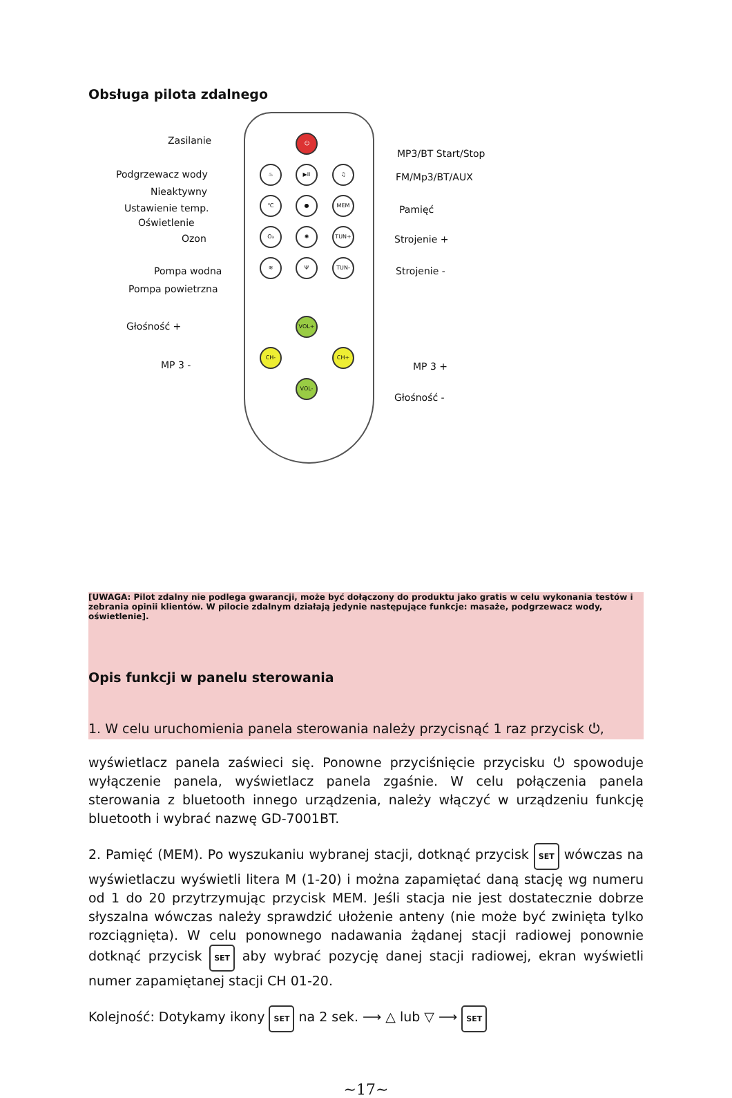Obsługa pilota zdalnego
⏻
♨ ▶II ♫
℃ ● MEM
O₃ ✺ TUN+
≋ Ψ TUN-
VOL+
CH- CH+
VOL-
Zasilanie
Podgrzewacz wody
Nieaktywny
Ustawienie temp.
Oświetlenie
Ozon
Pompa wodna
Pompa powietrzna
Głośność +
MP 3 -
MP3/BT Start/Stop
FM/Mp3/BT/AUX
Pamięć
Strojenie +
Strojenie -
MP 3 +
Głośność -
[UWAGA: Pilot zdalny nie podlega gwarancji, może być dołączony do produktu jako gratis w celu wykonania testów i zebrania opinii klientów. W pilocie zdalnym działają jedynie następujące funkcje: masaże, podgrzewacz wody, oświetlenie].
Opis funkcji w panelu sterowania
1. W celu uruchomienia panela sterowania należy przycisnąć 1 raz przycisk ⏻,
wyświetlacz panela zaświeci się. Ponowne przyciśnięcie przycisku ⏻ spowoduje wyłączenie panela, wyświetlacz panela zgaśnie. W celu połączenia panela sterowania z bluetooth innego urządzenia, należy włączyć w urządzeniu funkcję bluetooth i wybrać nazwę GD-7001BT.
2. Pamięć (MEM). Po wyszukaniu wybranej stacji, dotknąć przycisk SET wówczas na wyświetlaczu wyświetli litera M (1-20) i można zapamiętać daną stację wg numeru od 1 do 20 przytrzymując przycisk MEM. Jeśli stacja nie jest dostatecznie dobrze słyszalna wówczas należy sprawdzić ułożenie anteny (nie może być zwinięta tylko rozciągnięta). W celu ponownego nadawania żądanej stacji radiowej ponownie dotknąć przycisk SET aby wybrać pozycję danej stacji radiowej, ekran wyświetli numer zapamiętanej stacji CH 01-20.
Kolejność: Dotykamy ikony SET na 2 sek. ⟶ △ lub ▽ ⟶ SET
~17~